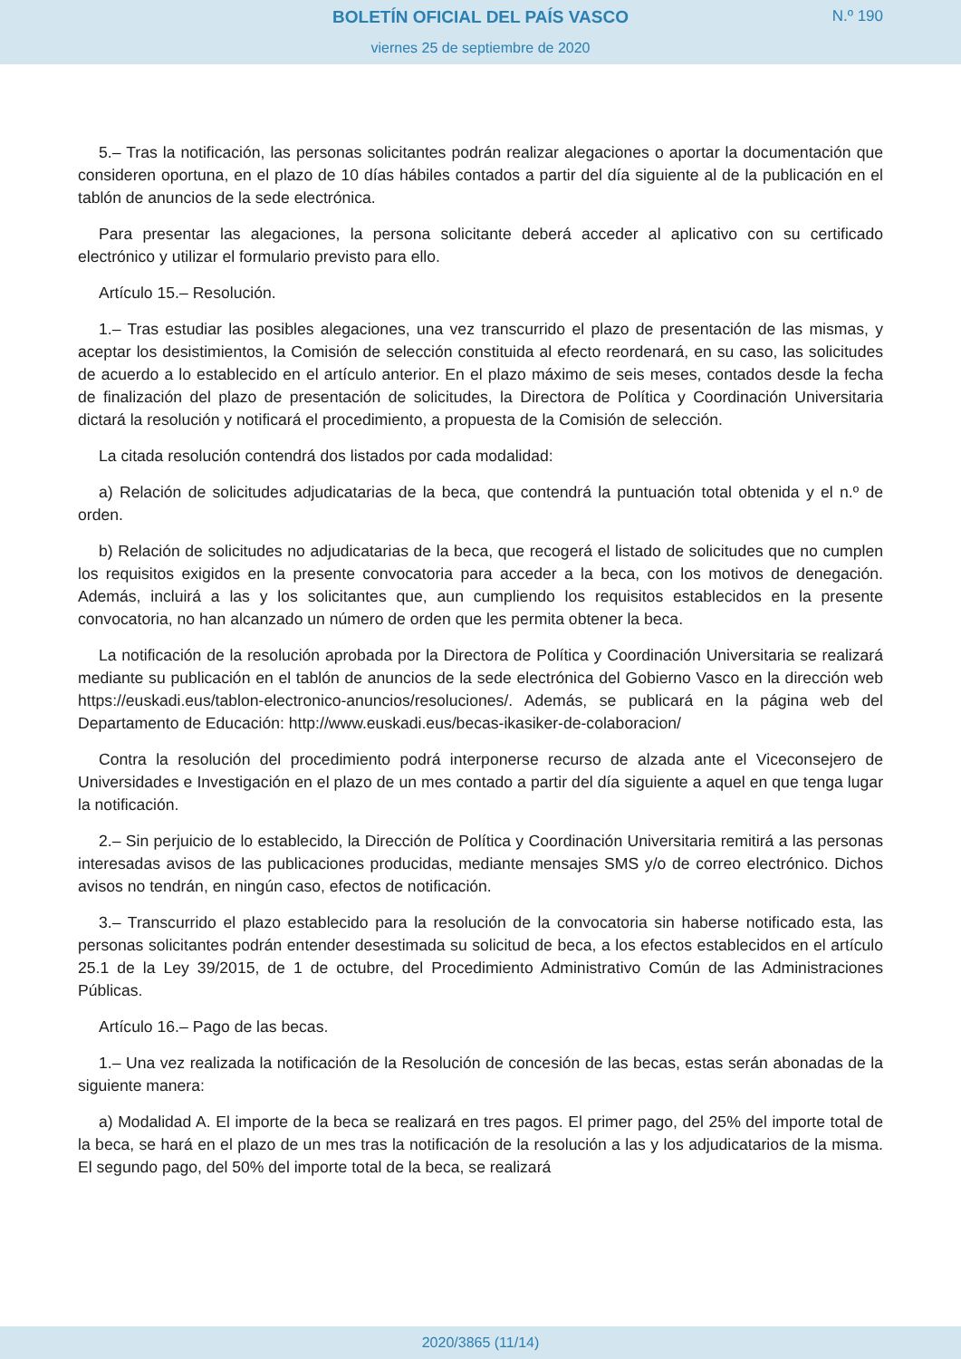BOLETÍN OFICIAL DEL PAÍS VASCO N.º 190
viernes 25 de septiembre de 2020
5.– Tras la notificación, las personas solicitantes podrán realizar alegaciones o aportar la documentación que consideren oportuna, en el plazo de 10 días hábiles contados a partir del día siguiente al de la publicación en el tablón de anuncios de la sede electrónica.
Para presentar las alegaciones, la persona solicitante deberá acceder al aplicativo con su certificado electrónico y utilizar el formulario previsto para ello.
Artículo 15.– Resolución.
1.– Tras estudiar las posibles alegaciones, una vez transcurrido el plazo de presentación de las mismas, y aceptar los desistimientos, la Comisión de selección constituida al efecto reordenará, en su caso, las solicitudes de acuerdo a lo establecido en el artículo anterior. En el plazo máximo de seis meses, contados desde la fecha de finalización del plazo de presentación de solicitudes, la Directora de Política y Coordinación Universitaria dictará la resolución y notificará el procedimiento, a propuesta de la Comisión de selección.
La citada resolución contendrá dos listados por cada modalidad:
a) Relación de solicitudes adjudicatarias de la beca, que contendrá la puntuación total obtenida y el n.º de orden.
b) Relación de solicitudes no adjudicatarias de la beca, que recogerá el listado de solicitudes que no cumplen los requisitos exigidos en la presente convocatoria para acceder a la beca, con los motivos de denegación. Además, incluirá a las y los solicitantes que, aun cumpliendo los requisitos establecidos en la presente convocatoria, no han alcanzado un número de orden que les permita obtener la beca.
La notificación de la resolución aprobada por la Directora de Política y Coordinación Universitaria se realizará mediante su publicación en el tablón de anuncios de la sede electrónica del Gobierno Vasco en la dirección web https://euskadi.eus/tablon-electronico-anuncios/resoluciones/. Además, se publicará en la página web del Departamento de Educación: http://www.euskadi.eus/becas-ikasiker-de-colaboracion/
Contra la resolución del procedimiento podrá interponerse recurso de alzada ante el Viceconsejero de Universidades e Investigación en el plazo de un mes contado a partir del día siguiente a aquel en que tenga lugar la notificación.
2.– Sin perjuicio de lo establecido, la Dirección de Política y Coordinación Universitaria remitirá a las personas interesadas avisos de las publicaciones producidas, mediante mensajes SMS y/o de correo electrónico. Dichos avisos no tendrán, en ningún caso, efectos de notificación.
3.– Transcurrido el plazo establecido para la resolución de la convocatoria sin haberse notificado esta, las personas solicitantes podrán entender desestimada su solicitud de beca, a los efectos establecidos en el artículo 25.1 de la Ley 39/2015, de 1 de octubre, del Procedimiento Administrativo Común de las Administraciones Públicas.
Artículo 16.– Pago de las becas.
1.– Una vez realizada la notificación de la Resolución de concesión de las becas, estas serán abonadas de la siguiente manera:
a) Modalidad A. El importe de la beca se realizará en tres pagos. El primer pago, del 25% del importe total de la beca, se hará en el plazo de un mes tras la notificación de la resolución a las y los adjudicatarios de la misma. El segundo pago, del 50% del importe total de la beca, se realizará
2020/3865 (11/14)